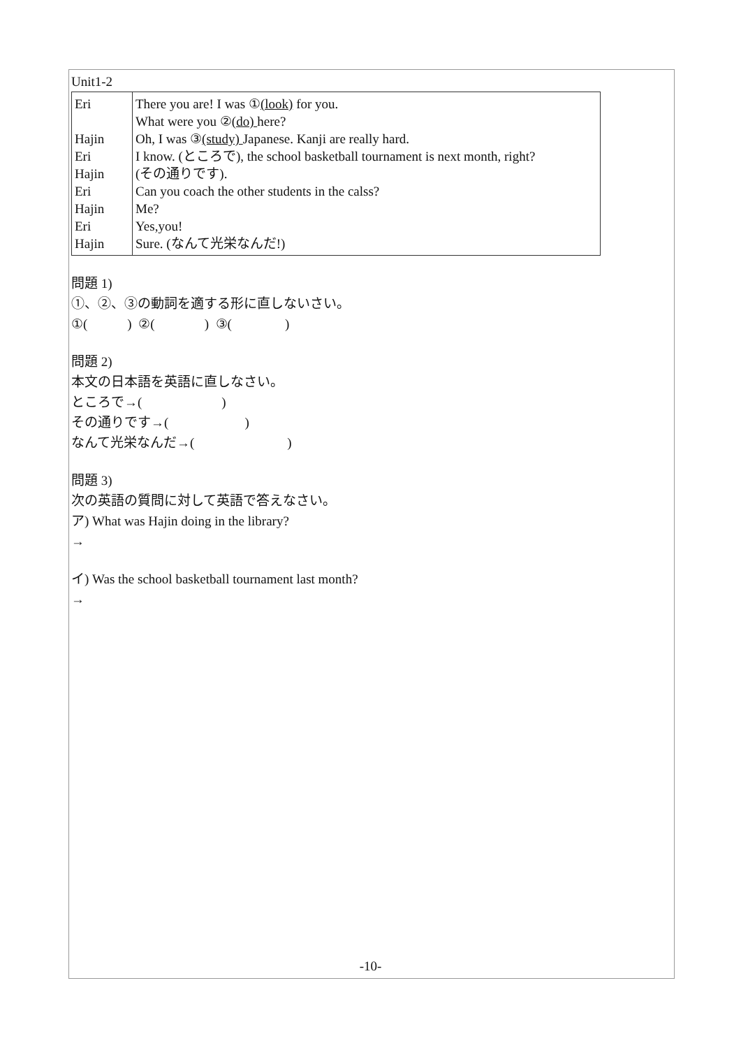Unit1-2
| Eri Hajin Eri Hajin Eri Hajin Eri Hajin | There you are! I was ① (look) for you. What were you ② (do) here? Oh, I was ③ (study) Japanese. Kanji are really hard. I know. (ところで), the school basketball tournament is next month, right? (その通りです). Can you coach the other students in the calss? Me? Yes,you! Sure. (なんて光栄なんだ!) |
問題 1)
①、②、③の動詞を適する形に直しないさい。
①( ) ②( ) ③( )
問題 2)
本文の日本語を英語に直しなさい。
ところで→( )
その通りです→( )
なんて光栄なんだ→( )
問題 3)
次の英語の質問に対して英語で答えなさい。
ア) What was Hajin doing in the library?
→
イ) Was the school basketball tournament last month?
→
-10-